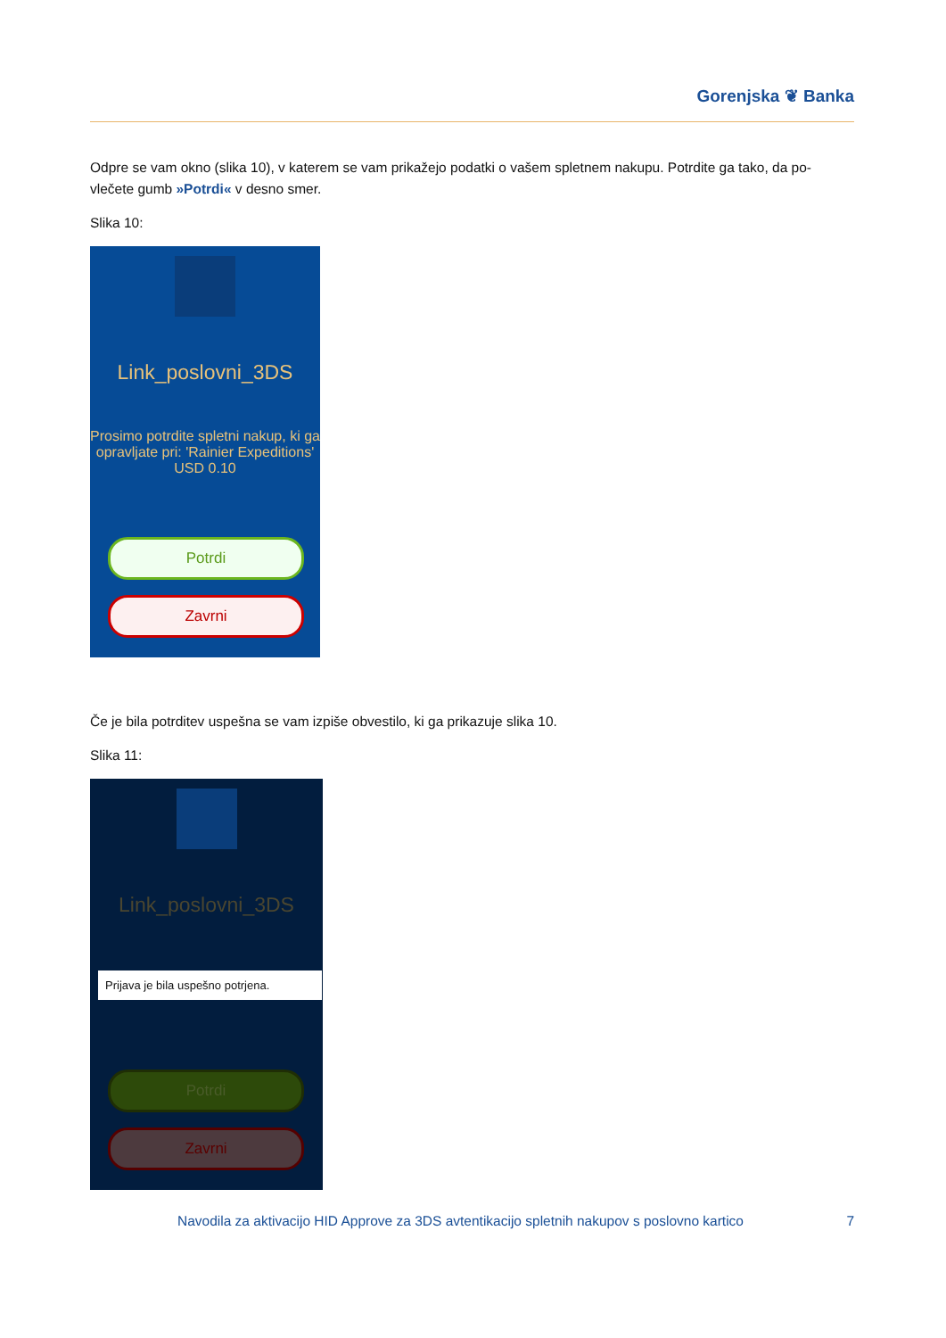Gorenjska ❦ Banka
Odpre se vam okno (slika 10), v katerem se vam prikažejo podatki o vašem spletnem nakupu. Potrdite ga tako, da po-vlečete gumb »Potrdi« v desno smer.
Slika 10:
Link_poslovni_3DS
Prosimo potrdite spletni nakup, ki ga opravljate pri: 'Rainier Expeditions' USD 0.10
Potrdi
Zavrni
Če je bila potrditev uspešna se vam izpiše obvestilo, ki ga prikazuje slika 10.
Slika 11:
Link_poslovni_3DS
Prijava je bila uspešno potrjena.
Potrdi
Zavrni
Navodila za aktivacijo HID Approve za 3DS avtentikacijo spletnih nakupov s poslovno kartico 7